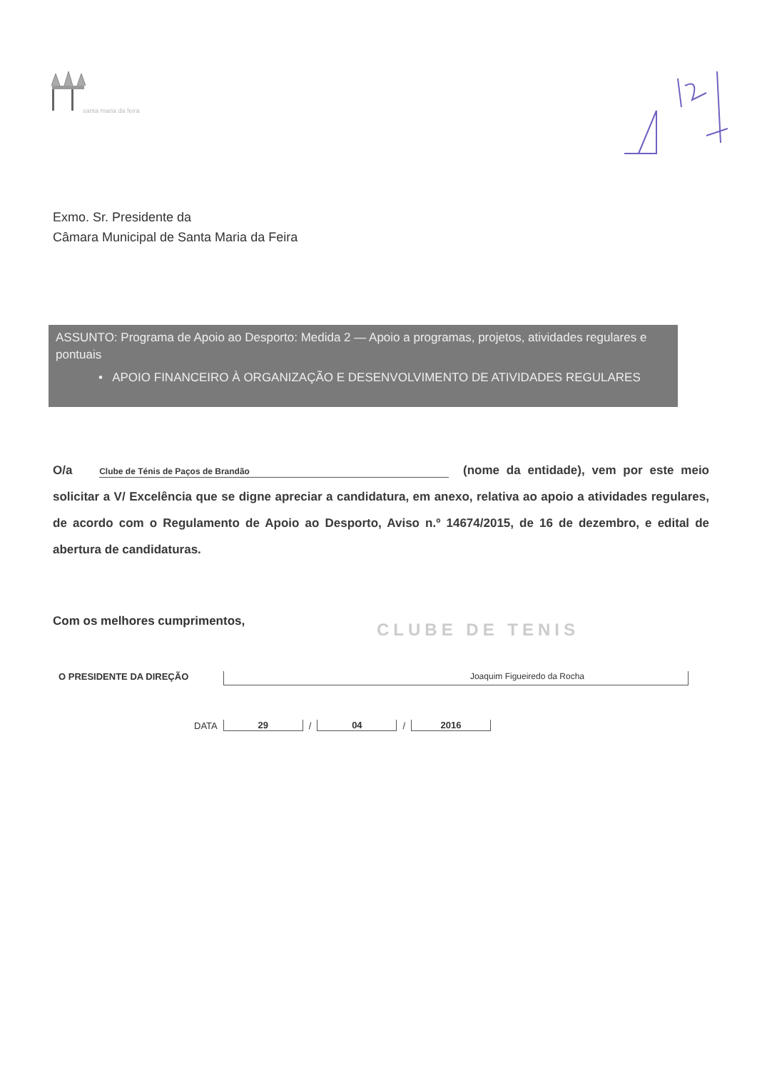santa maria da feira
Exmo. Sr. Presidente da
Câmara Municipal de Santa Maria da Feira
ASSUNTO: Programa de Apoio ao Desporto: Medida 2 — Apoio a programas, projetos, atividades regulares e pontuais
• APOIO FINANCEIRO À ORGANIZAÇÃO E DESENVOLVIMENTO DE ATIVIDADES REGULARES
O/a Clube de Ténis de Paços de Brandão (nome da entidade), vem por este meio solicitar a V/ Excelência que se digne apreciar a candidatura, em anexo, relativa ao apoio a atividades regulares, de acordo com o Regulamento de Apoio ao Desporto, Aviso n.º 14674/2015, de 16 de dezembro, e edital de abertura de candidaturas.
Com os melhores cumprimentos, CLUBE DE TENIS
O PRESIDENTE DA DIREÇÃO Joaquim Figueiredo da Rocha
DATA 29 / 04 / 2016